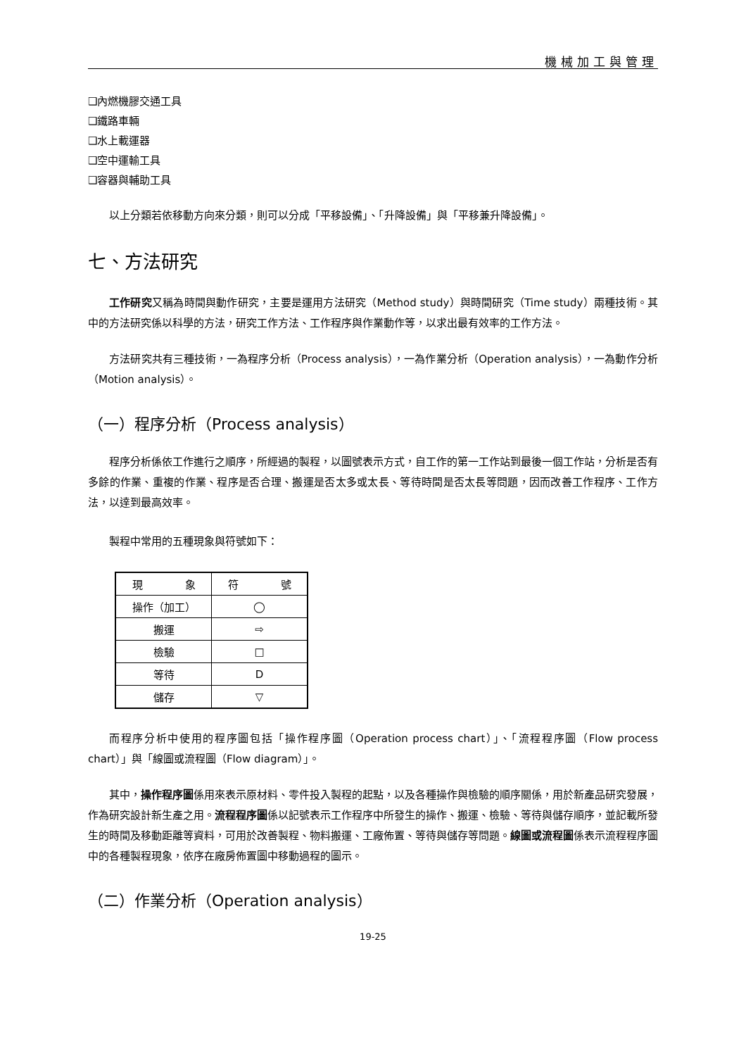機械加工與管理
❑內燃機膠交通工具
❑鐵路車輛
❑水上載運器
❑空中運輸工具
❑容器與輔助工具
以上分類若依移動方向來分類，則可以分成「平移設備」、「升降設備」與「平移兼升降設備」。
七、方法研究
工作研究又稱為時間與動作研究，主要是運用方法研究（Method study）與時間研究（Time study）兩種技術。其中的方法研究係以科學的方法，研究工作方法、工作程序與作業動作等，以求出最有效率的工作方法。
方法研究共有三種技術，一為程序分析（Process analysis），一為作業分析（Operation analysis），一為動作分析（Motion analysis）。
（一）程序分析（Process analysis）
程序分析係依工作進行之順序，所經過的製程，以圖號表示方式，自工作的第一工作站到最後一個工作站，分析是否有多餘的作業、重複的作業、程序是否合理、搬運是否太多或太長、等待時間是否太長等問題，因而改善工作程序、工作方法，以達到最高效率。
製程中常用的五種現象與符號如下：
| 現 象 | 符 號 |
| --- | --- |
| 操作（加工） | ◯ |
| 搬運 | ⇨ |
| 檢驗 | □ |
| 等待 | D |
| 儲存 | ▽ |
而程序分析中使用的程序圖包括「操作程序圖（Operation process chart）」、「流程程序圖（Flow process chart）」與「線圖或流程圖（Flow diagram）」。
其中，操作程序圖係用來表示原材料、零件投入製程的起點，以及各種操作與檢驗的順序關係，用於新產品研究發展，作為研究設計新生產之用。流程程序圖係以記號表示工作程序中所發生的操作、搬運、檢驗、等待與儲存順序，並記載所發生的時間及移動距離等資料，可用於改善製程、物料搬運、工廠佈置、等待與儲存等問題。線圖或流程圖係表示流程程序圖中的各種製程現象，依序在廠房佈置圖中移動過程的圖示。
（二）作業分析（Operation analysis）
19-25